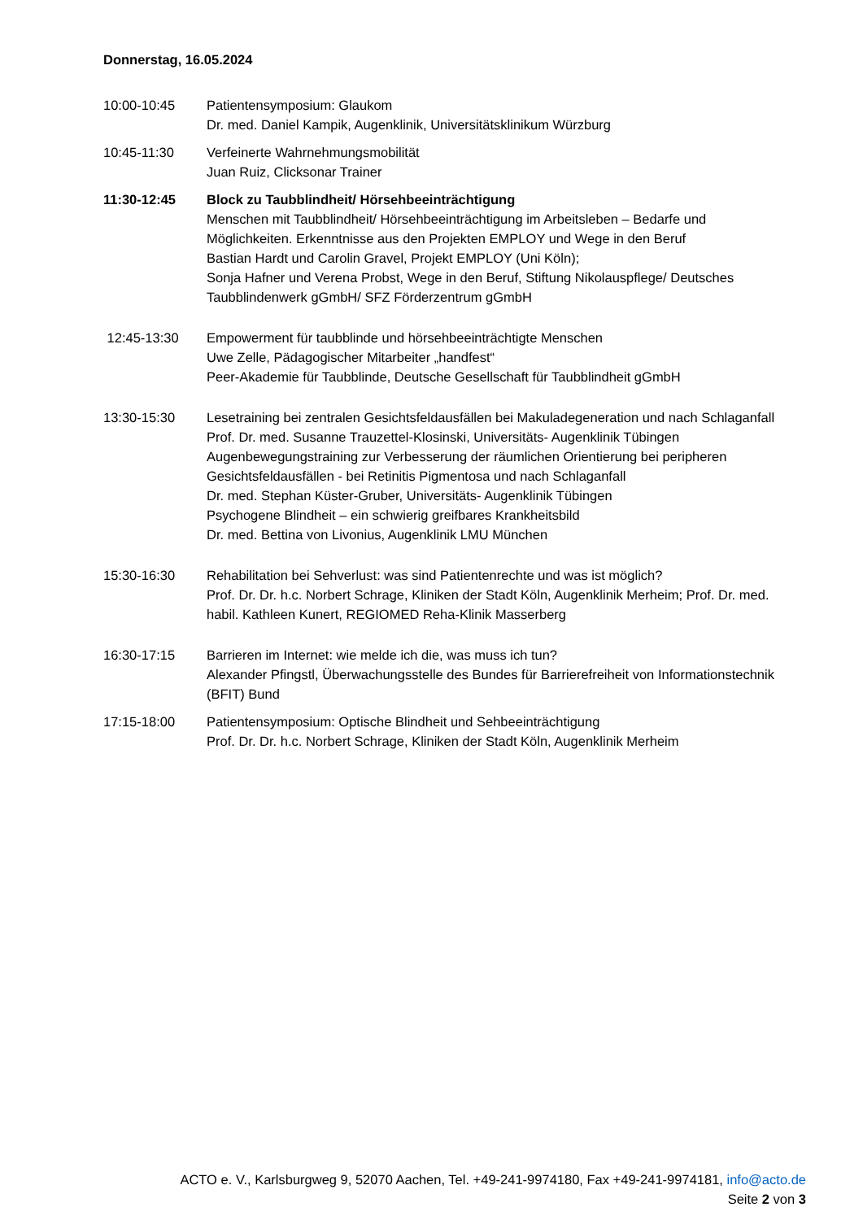Donnerstag, 16.05.2024
10:00-10:45 Patientensymposium: Glaukom
Dr. med. Daniel Kampik, Augenklinik, Universitätsklinikum Würzburg
10:45-11:30 Verfeinerte Wahrnehmungsmobilität
Juan Ruiz, Clicksonar Trainer
11:30-12:45 Block zu Taubblindheit/ Hörsehbeeinträchtigung
Menschen mit Taubblindheit/ Hörsehbeeinträchtigung im Arbeitsleben – Bedarfe und Möglichkeiten. Erkenntnisse aus den Projekten EMPLOY und Wege in den Beruf
Bastian Hardt und Carolin Gravel, Projekt EMPLOY (Uni Köln);
Sonja Hafner und Verena Probst, Wege in den Beruf, Stiftung Nikolauspflege/ Deutsches Taubblindenwerk gGmbH/ SFZ Förderzentrum gGmbH
12:45-13:30 Empowerment für taubblinde und hörsehbeeinträchtigte Menschen
Uwe Zelle, Pädagogischer Mitarbeiter „handfest“
Peer-Akademie für Taubblinde, Deutsche Gesellschaft für Taubblindheit gGmbH
13:30-15:30 Lesetraining bei zentralen Gesichtsfeldausfällen bei Makuladegeneration und nach Schlaganfall
Prof. Dr. med. Susanne Trauzettel-Klosinski, Universitäts- Augenklinik Tübingen
Augenbewegungstraining zur Verbesserung der räumlichen Orientierung bei peripheren Gesichtsfeldausfällen - bei Retinitis Pigmentosa und nach Schlaganfall
Dr. med. Stephan Küster-Gruber, Universitäts- Augenklinik Tübingen
Psychogene Blindheit – ein schwierig greifbares Krankheitsbild
Dr. med. Bettina von Livonius, Augenklinik LMU München
15:30-16:30 Rehabilitation bei Sehverlust: was sind Patientenrechte und was ist möglich?
Prof. Dr. Dr. h.c. Norbert Schrage, Kliniken der Stadt Köln, Augenklinik Merheim; Prof. Dr. med. habil. Kathleen Kunert, REGIOMED Reha-Klinik Masserberg
16:30-17:15 Barrieren im Internet: wie melde ich die, was muss ich tun?
Alexander Pfingstl, Überwachungsstelle des Bundes für Barrierefreiheit von Informationstechnik (BFIT) Bund
17:15-18:00 Patientensymposium: Optische Blindheit und Sehbeeinträchtigung
Prof. Dr. Dr. h.c. Norbert Schrage, Kliniken der Stadt Köln, Augenklinik Merheim
ACTO e. V., Karlsburgweg 9, 52070 Aachen, Tel. +49-241-9974180, Fax +49-241-9974181, info@acto.de
Seite 2 von 3